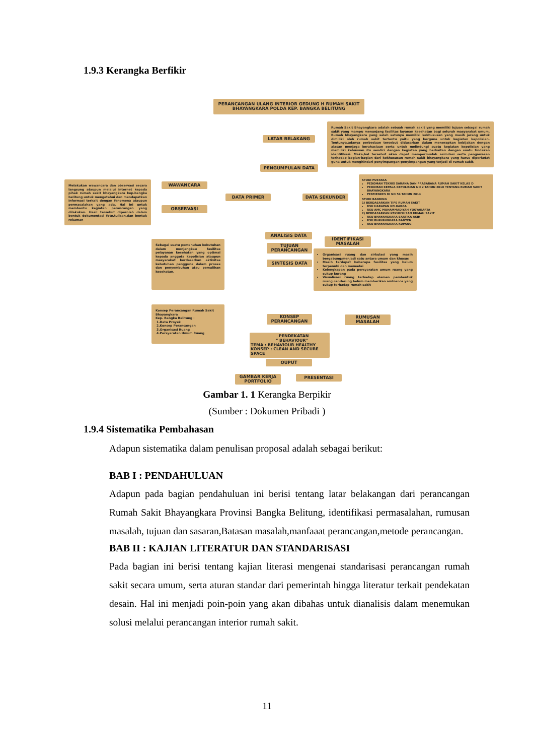1.9.3 Kerangka Berfikir
PERANCANGAN ULANG INTERIOR GEDUNG H RUMAH SAKIT BHAYANGKARA POLDA KEP. BANGKA BELITUNG
LATAR BELAKANG
Rumah Sakit Bhayangkara adalah sebuah rumah sakit yang memiliki tujuan sebagai rumah sakit yang mampu menunjang fasilitas layanan kesehatan bagi seluruh masyarakat umum. Rumah bhayangkara yang salah satunya memiliki kekhususan yang masih jarang untuk dimiliki oleh rumah sakit tertentu yaitu yang berguna untuk kegiatan kepolisian. Tentunya,adanya perbedaan tersebut didasarkan dalam menerapkan kebijakan dengan alasan menjaga kerahasiaan serta untuk melindungi suatu kegiatan kepolisian yang memiliki kehusuan itu sendiri dengan kegiatan yang berkaitan dengan suatu tindakan identifikasi. Maka,hal tersebut akan dapat mempermudah asimilasi serta pengawasan terhadap bagian-bagian dari kekhususan rumah sakit bhayangkara yang harus diperketat guna untuk menghindari penyimpangan-penyimpangan yang terjadi di rumah sakit.
PENGUMPULAN DATA
Melakukan wawancara dan observasi secara langsung ataupun melalui internet kepada pihak rumah sakit bhayangkara kep.bangka belitung untuk mengetahui dan mendapatkan informasi terkait dengan fenomena ataupun permasalahan yang ada. Hal ini untuk membantu kegiatan perancangan yang dilakukan. Hasil tersebut diperoleh dalam bentuk dokumentasi foto,tulisan,dan bentuk rekaman
WAWANCARA
OBSERVASI
DATA PRIMER DATA SEKUNDER
STUDI PUSTAKA
PEDOMAN TEKNIS SARANA DAN PRASARANA RUMAH SAKIT KELAS D
PEDOMAN KEPALA KEPOLISIAN NO 2 TAHUN 2010 TENTANG RUMAH SAKIT BHAYANGKARA
PERMENKES RI NO 56 TAHUN 2014
STUDI BANDING
1) BERDASARKAN TIPE RUMAH SAKIT
RSU HARAPAN KELUARGA
RSU AMC MUHAMMADIYAH YOGYAKARTA
2) BERDASARKAN KEKHUSUSAN RUMAH SAKIT
RSU BHAYANGKARA SARTIKA ASIH
RSU BHAYANGKARA BANTEN
RSU BHAYANGKARA KUPANG
ANALISIS DATA
IDENTIFIKASI MASALAH
Sebagai suatu pemenuhan kebutuhan dalam menjangkau fasilitas pelayanan kesehatan yang optimal kepada anggota kepolisian ataupun masyarakat berdasarkan aktivitas kebutuhan pengguna dalam proses dan penyembuhan atau pemulihan kesehatan.
TUJUAN PERANCANGAN
SINTESIS DATA
Organisasi ruang dan sirkulasi yang masih bergabung/menjadi satu antara umum dan khusus
Masih terdapat beberapa fasilitas yang belum terpenuhi dan memadai
Kelengkapan pada persyaratan umum ruang yang cukup kurang
Visualisasi ruang terhadap elemen pembentuk ruang cenderung belum memberikan ambience yang cukup terhadap rumah sakit
Konsep Perancangan Rumah Sakit Bhayangkara
Kep. Bangka Belitung :
1.Data Proyek
2.Konsep Perancangan
3.Organisasi Ruang
4.Persyaratan Umum Ruang
KONSEP PERANCANGAN
RUMUSAN MASALAH
PENDEKATAN
" BEHAVIOUR"
TEMA : BEHAVIOUR HEALTHY
KONSEP : CLEAN AND SECURE SPACE
OUPUT
GAMBAR KERJA PORTFOLIO
PRESENTASI
Gambar 1. 1 Kerangka Berpikir
(Sumber : Dokumen Pribadi )
1.9.4 Sistematika Pembahasan
Adapun sistematika dalam penulisan proposal adalah sebagai berikut:
BAB I : PENDAHULUAN
Adapun pada bagian pendahuluan ini berisi tentang latar belakangan dari perancangan Rumah Sakit Bhayangkara Provinsi Bangka Belitung, identifikasi permasalahan, rumusan masalah, tujuan dan sasaran,Batasan masalah,manfaaat perancangan,metode perancangan.
BAB II : KAJIAN LITERATUR DAN STANDARISASI
Pada bagian ini berisi tentang kajian literasi mengenai standarisasi perancangan rumah sakit secara umum, serta aturan standar dari pemerintah hingga literatur terkait pendekatan desain. Hal ini menjadi poin-poin yang akan dibahas untuk dianalisis dalam menemukan solusi melalui perancangan interior rumah sakit.
11